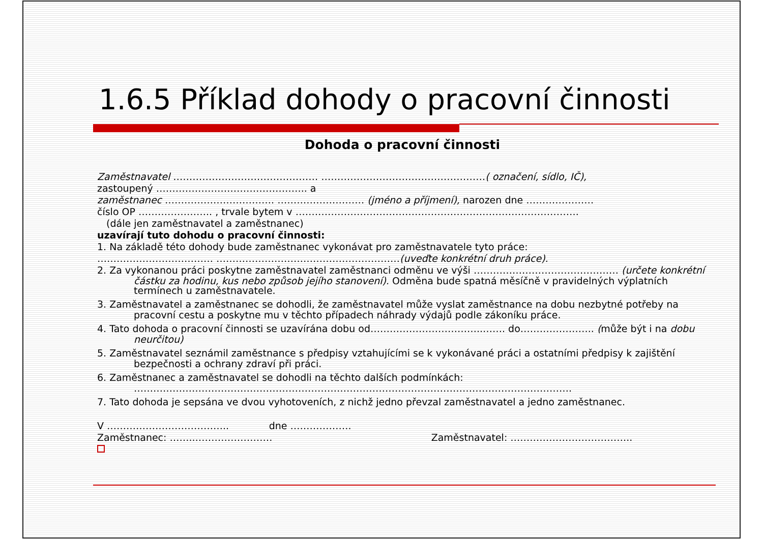1.6.5 Příklad dohody o pracovní činnosti
Dohoda o pracovní činnosti
Zaměstnavatel ……………………………………… ……………………………………………( označení, sídlo, IČ),
zastoupený ……………………………………….. a
zaměstnanec ……………………………. ……………………… (jméno a příjmení), narozen dne …………………
číslo OP ………………….. , trvale bytem v …………………………………………………………………………….
(dále jen zaměstnavatel a zaměstnanec)
uzavírají tuto dohodu o pracovní činnosti:
1. Na základě této dohody bude zaměstnanec vykonávat pro zaměstnavatele tyto práce:
……………………………… …………………………………………………(uveďte konkrétní druh práce).
2. Za vykonanou práci poskytne zaměstnavatel zaměstnanci odměnu ve výši ……………………………………… (určete konkrétní
částku za hodinu, kus nebo způsob jejího stanovení). Odměna bude spatná měsíčně v pravidelných výplatních termínech u zaměstnavatele.
3. Zaměstnavatel a zaměstnanec se dohodli, že zaměstnavatel může vyslat zaměstnance na dobu nezbytné potřeby na
pracovní cestu a poskytne mu v těchto případech náhrady výdajů podle zákoníku práce.
4. Tato dohoda o pracovní činnosti se uzavírána dobu od……………………………..……. do………………….. (může být i na dobu
neurčitou)
5. Zaměstnavatel seznámil zaměstnance s předpisy vztahujícími se k vykonávané práci a ostatními předpisy k zajištění
bezpečnosti a ochrany zdraví při práci.
6. Zaměstnanec a zaměstnavatel se dohodli na těchto dalších podmínkách:
……………………………………………………………………………………………………………………….
7. Tato dohoda je sepsána ve dvou vyhotoveních, z nichž jedno převzal zaměstnavatel a jedno zaměstnanec.
V ……………………………….. dne ……………….
Zaměstnanec: ……..…………………… Zaměstnavatel: ………………………………..